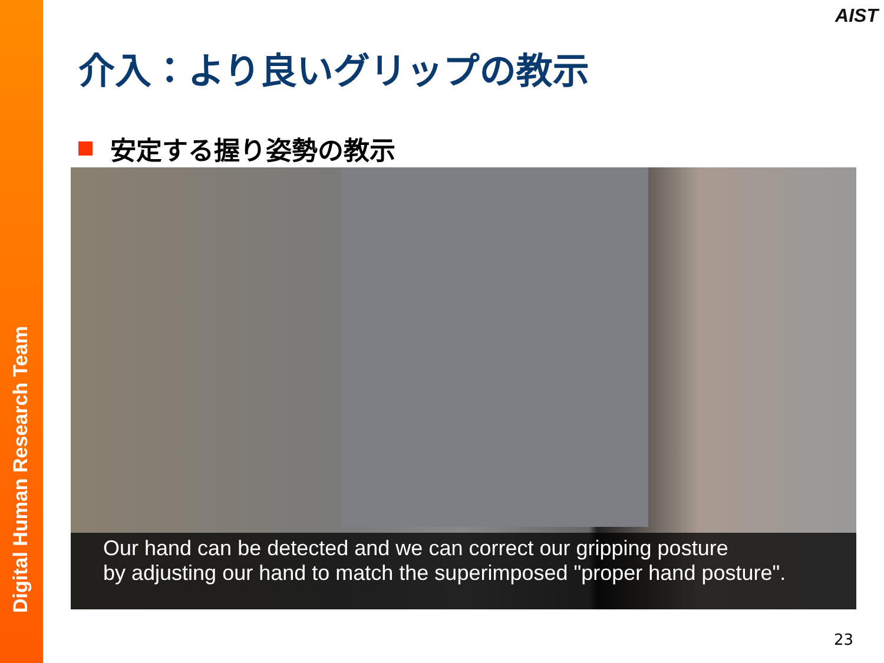Digital Human Research Team
AIST
介入：より良いグリップの教示
安定する握り姿勢の教示
Our hand can be detected and we can correct our gripping posture
by adjusting our hand to match the superimposed "proper hand posture".
23